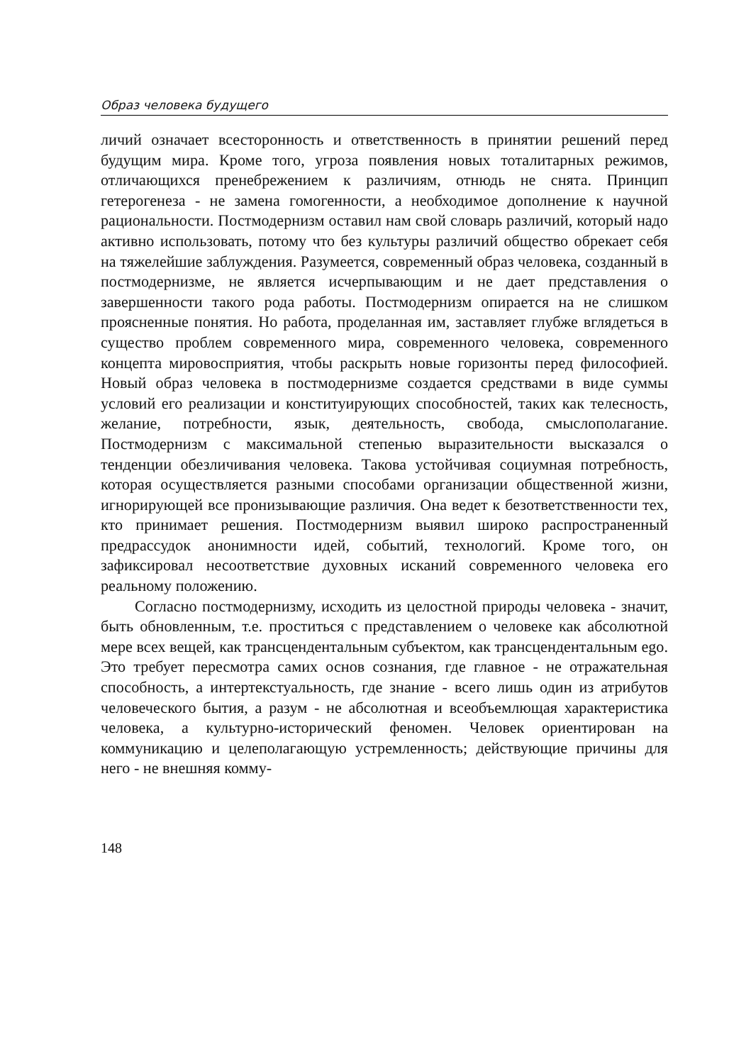Образ человека будущего
личий означает всесторонность и ответственность в принятии реше­ний перед будущим мира. Кроме того, угроза появления новых тота­литарных режимов, отличающихся пренебрежением к различиям, отнюдь не снята. Принцип гетерогенеза - не замена гомогенности, а необходимое дополнение к научной рациональности. Постмодернизм оставил нам свой словарь различий, который надо активно использо­вать, потому что без культуры различий общество обрекает себя на тяжелейшие заблуждения. Разумеется, современный образ человека, созданный в постмодернизме, не является исчерпывающим и не дает представления о завершенности такого рода работы. Постмодернизм опирается на не слишком проясненные понятия. Но работа, проде­ланная им, заставляет глубже вглядеться в существо проблем совре­менного мира, современного человека, современного концепта миро­восприятия, чтобы раскрыть новые горизонты перед философией. Новый образ человека в постмодернизме создается средствами в виде суммы условий его реализации и конституирующих способностей, таких как телесность, желание, потребности, язык, деятельность, свобода, смыслополагание. Постмодернизм с максимальной степе­нью выразительности высказался о тенденции обезличивания чело­века. Такова устойчивая социумная потребность, которая осуществ­ляется разными способами организации общественной жизни, игно­рирующей все пронизывающие различия. Она ведет к безответствен­ности тех, кто принимает решения. Постмодернизм выявил широко распространенный предрассудок анонимности идей, событий, техно­логий. Кроме того, он зафиксировал несоответствие духовных иска­ний современного человека его реальному положению.
Согласно постмодернизму, исходить из целостной природы че­ловека - значит, быть обновленным, т.е. проститься с представлением о человеке как абсолютной мере всех вещей, как трансценденталь­ным субъектом, как трансцендентальным ego. Это требует пересмот­ра самих основ сознания, где главное - не отражательная способ­ность, а интертекстуальность, где знание - всего лишь один из атри­бутов человеческого бытия, а разум - не абсолютная и всеобъемлю­щая характеристика человека, а культурно-исторический феномен. Человек ориентирован на коммуникацию и целеполагающую уст­ремленность; действующие причины для него - не внешняя комму-
148